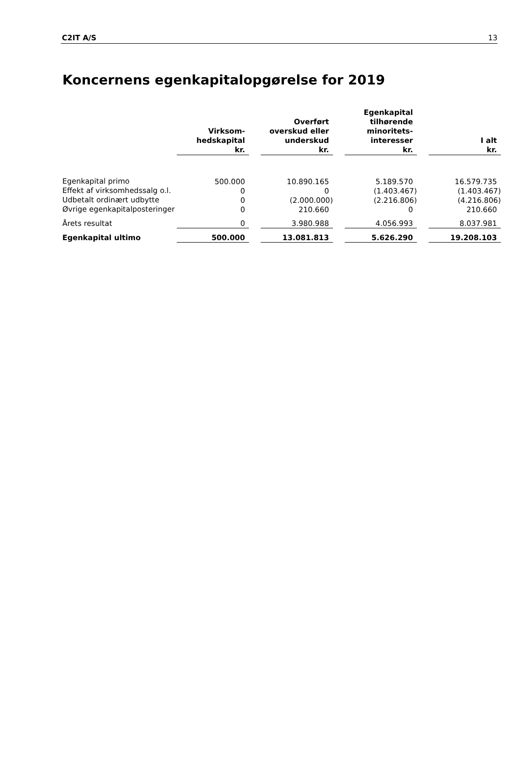C2IT A/S 13
Koncernens egenkapitalopgørelse for 2019
| | Virksom- hedskapital kr. | | Overført overskud eller underskud kr. | | Egenkapital tilhørende minoritets- interesser kr. | | I alt kr. |
| Egenkapital primo | 500.000 | | 10.890.165 | | 5.189.570 | | 16.579.735 |
| Effekt af virksomhedssalg o.l. | 0 | | 0 | | (1.403.467) | | (1.403.467) |
| Udbetalt ordinært udbytte | 0 | | (2.000.000) | | (2.216.806) | | (4.216.806) |
| Øvrige egenkapitalposteringer | 0 | | 210.660 | | 0 | | 210.660 |
| Årets resultat | 0 | | 3.980.988 | | 4.056.993 | | 8.037.981 |
| Egenkapital ultimo | 500.000 | | 13.081.813 | | 5.626.290 | | 19.208.103 |